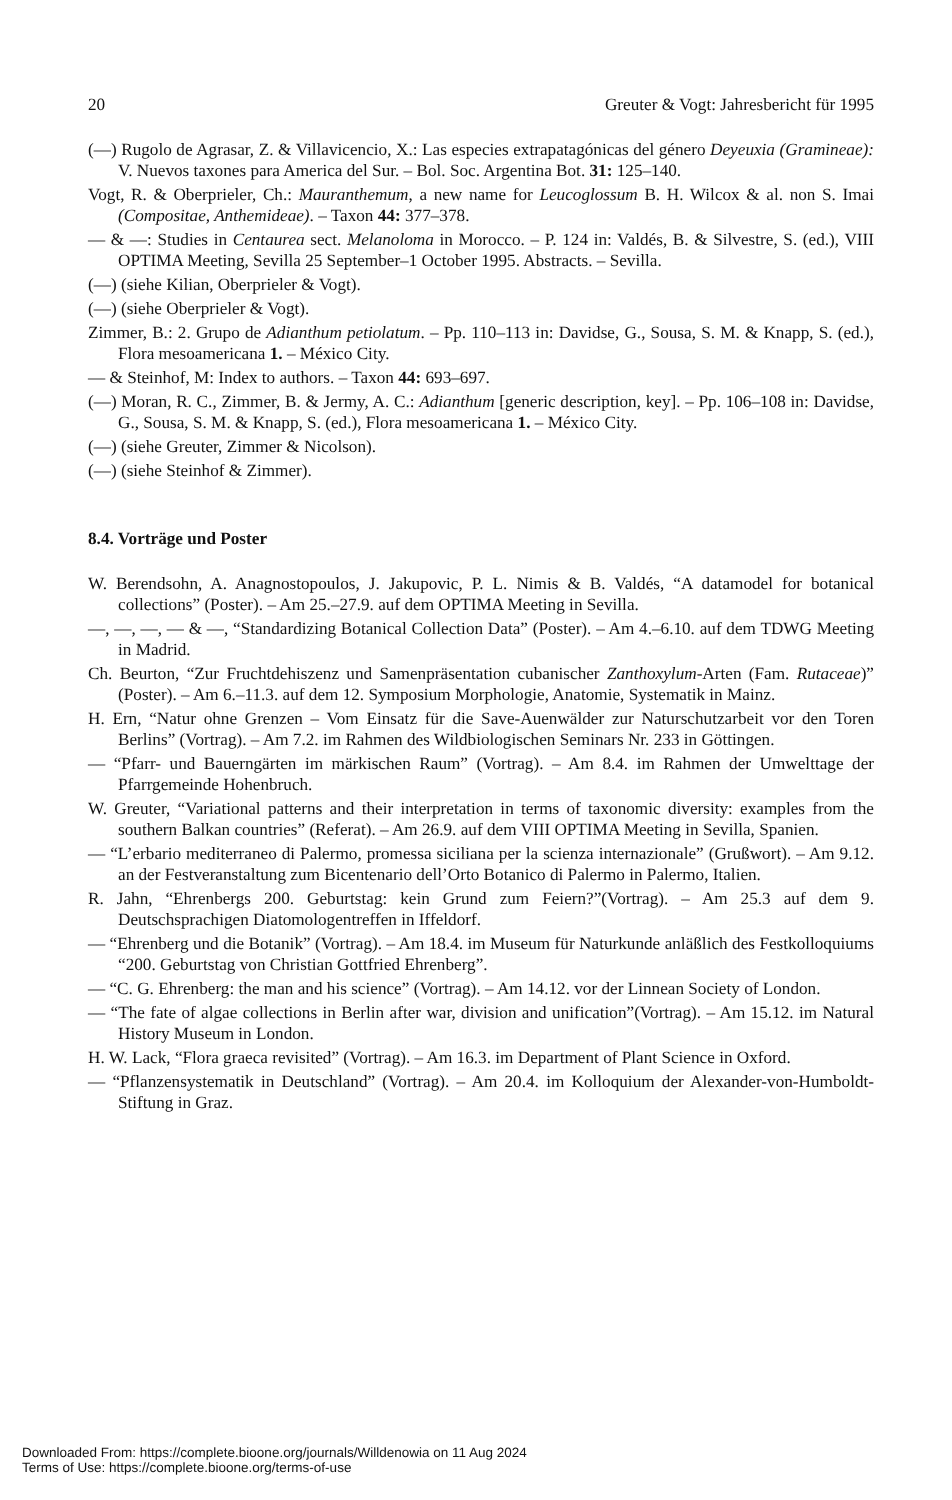20 Greuter & Vogt: Jahresbericht für 1995
(—) Rugolo de Agrasar, Z. & Villavicencio, X.: Las especies extrapatagónicas del género Deyeuxia (Gramineae): V. Nuevos taxones para America del Sur. – Bol. Soc. Argentina Bot. 31: 125–140.
Vogt, R. & Oberprieler, Ch.: Mauranthemum, a new name for Leucoglossum B. H. Wilcox & al. non S. Imai (Compositae, Anthemideae). – Taxon 44: 377–378.
— & —: Studies in Centaurea sect. Melanoloma in Morocco. – P. 124 in: Valdés, B. & Silvestre, S. (ed.), VIII OPTIMA Meeting, Sevilla 25 September–1 October 1995. Abstracts. – Sevilla.
(—) (siehe Kilian, Oberprieler & Vogt).
(—) (siehe Oberprieler & Vogt).
Zimmer, B.: 2. Grupo de Adianthum petiolatum. – Pp. 110–113 in: Davidse, G., Sousa, S. M. & Knapp, S. (ed.), Flora mesoamericana 1. – México City.
— & Steinhof, M: Index to authors. – Taxon 44: 693–697.
(—) Moran, R. C., Zimmer, B. & Jermy, A. C.: Adianthum [generic description, key]. – Pp. 106–108 in: Davidse, G., Sousa, S. M. & Knapp, S. (ed.), Flora mesoamericana 1. – México City.
(—) (siehe Greuter, Zimmer & Nicolson).
(—) (siehe Steinhof & Zimmer).
8.4. Vorträge und Poster
W. Berendsohn, A. Anagnostopoulos, J. Jakupovic, P. L. Nimis & B. Valdés, “A datamodel for botanical collections” (Poster). – Am 25.–27.9. auf dem OPTIMA Meeting in Sevilla.
—, —, —, — & —, “Standardizing Botanical Collection Data” (Poster). – Am 4.–6.10. auf dem TDWG Meeting in Madrid.
Ch. Beurton, “Zur Fruchtdehiszenz und Samenpräsentation cubanischer Zanthoxylum-Arten (Fam. Rutaceae)” (Poster). – Am 6.–11.3. auf dem 12. Symposium Morphologie, Anatomie, Systematik in Mainz.
H. Ern, “Natur ohne Grenzen – Vom Einsatz für die Save-Auenwälder zur Naturschutzarbeit vor den Toren Berlins” (Vortrag). – Am 7.2. im Rahmen des Wildbiologischen Seminars Nr. 233 in Göttingen.
— “Pfarr- und Bauerngärten im märkischen Raum” (Vortrag). – Am 8.4. im Rahmen der Umwelttage der Pfarrgemeinde Hohenbruch.
W. Greuter, “Variational patterns and their interpretation in terms of taxonomic diversity: examples from the southern Balkan countries” (Referat). – Am 26.9. auf dem VIII OPTIMA Meeting in Sevilla, Spanien.
— “L’erbario mediterraneo di Palermo, promessa siciliana per la scienza internazionale” (Grußwort). – Am 9.12. an der Festveranstaltung zum Bicentenario dell’Orto Botanico di Palermo in Palermo, Italien.
R. Jahn, “Ehrenbergs 200. Geburtstag: kein Grund zum Feiern?”(Vortrag). – Am 25.3 auf dem 9. Deutschsprachigen Diatomologentreffen in Iffeldorf.
— “Ehrenberg und die Botanik” (Vortrag). – Am 18.4. im Museum für Naturkunde anläßlich des Festkolloquiums “200. Geburtstag von Christian Gottfried Ehrenberg”.
— “C. G. Ehrenberg: the man and his science” (Vortrag). – Am 14.12. vor der Linnean Society of London.
— “The fate of algae collections in Berlin after war, division and unification”(Vortrag). – Am 15.12. im Natural History Museum in London.
H. W. Lack, “Flora graeca revisited” (Vortrag). – Am 16.3. im Department of Plant Science in Oxford.
— “Pflanzensystematik in Deutschland” (Vortrag). – Am 20.4. im Kolloquium der Alexander-von-Humboldt-Stiftung in Graz.
Downloaded From: https://complete.bioone.org/journals/Willdenowia on 11 Aug 2024
Terms of Use: https://complete.bioone.org/terms-of-use